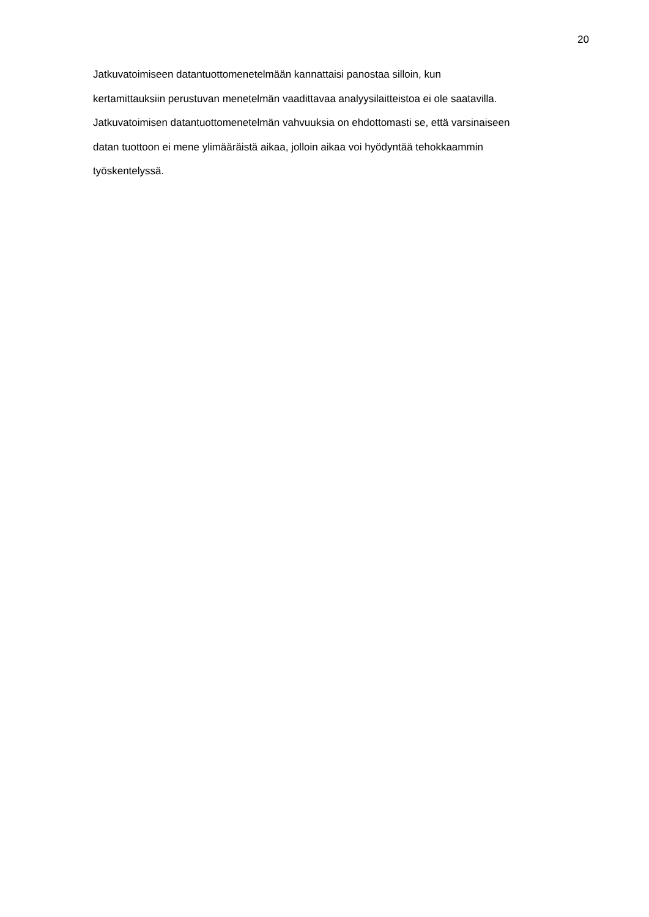20
Jatkuvatoimiseen datantuottomenetelmään kannattaisi panostaa silloin, kun
kertamittauksiin perustuvan menetelmän vaadittavaa analyysilaitteistoa ei ole saatavilla.
Jatkuvatoimisen datantuottomenetelmän vahvuuksia on ehdottomasti se, että varsinaiseen
datan tuottoon ei mene ylimääräistä aikaa, jolloin aikaa voi hyödyntää tehokkaammin
työskentelyssä.